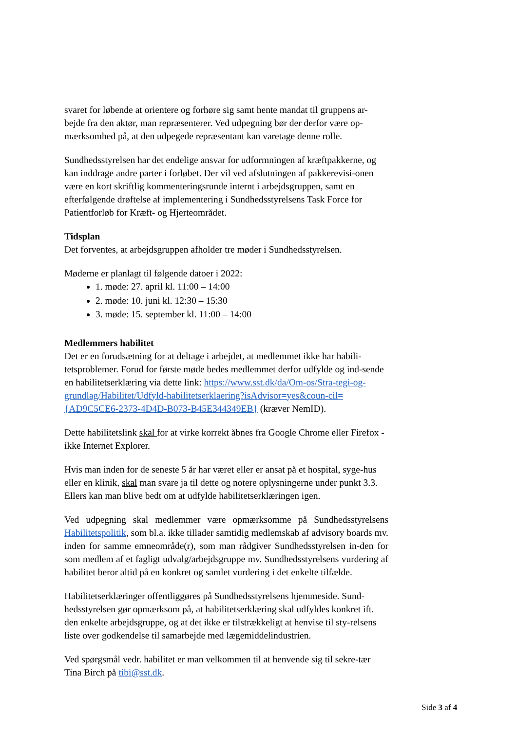svaret for løbende at orientere og forhøre sig samt hente mandat til gruppens ar-bejde fra den aktør, man repræsenterer. Ved udpegning bør der derfor være op-mærksomhed på, at den udpegede repræsentant kan varetage denne rolle.
Sundhedsstyrelsen har det endelige ansvar for udformningen af kræftpakkerne, og kan inddrage andre parter i forløbet. Der vil ved afslutningen af pakkerevisi-onen være en kort skriftlig kommenteringsrunde internt i arbejdsgruppen, samt en efterfølgende drøftelse af implementering i Sundhedsstyrelsens Task Force for Patientforløb for Kræft- og Hjerteområdet.
Tidsplan
Det forventes, at arbejdsgruppen afholder tre møder i Sundhedsstyrelsen.
Møderne er planlagt til følgende datoer i 2022:
1. møde: 27. april kl. 11:00 – 14:00
2. møde: 10. juni kl. 12:30 – 15:30
3. møde: 15. september kl. 11:00 – 14:00
Medlemmers habilitet
Det er en forudsætning for at deltage i arbejdet, at medlemmet ikke har habili-tetsproblemer. Forud for første møde bedes medlemmet derfor udfylde og ind-sende en habilitetserklæring via dette link: https://www.sst.dk/da/Om-os/Stra-tegi-og-grundlag/Habilitet/Udfyld-habilitetserklaering?isAdvisor=yes&coun-cil={AD9C5CE6-2373-4D4D-B073-B45E344349EB} (kræver NemID).
Dette habilitetslink skal for at virke korrekt åbnes fra Google Chrome eller Firefox - ikke Internet Explorer.
Hvis man inden for de seneste 5 år har været eller er ansat på et hospital, syge-hus eller en klinik, skal man svare ja til dette og notere oplysningerne under punkt 3.3. Ellers kan man blive bedt om at udfylde habilitetserklæringen igen.
Ved udpegning skal medlemmer være opmærksomme på Sundhedsstyrelsens Habilitetspolitik, som bl.a. ikke tillader samtidig medlemskab af advisory boards mv. inden for samme emneområde(r), som man rådgiver Sundhedsstyrelsen in-den for som medlem af et fagligt udvalg/arbejdsgruppe mv. Sundhedsstyrelsens vurdering af habilitet beror altid på en konkret og samlet vurdering i det enkelte tilfælde.
Habilitetserklæringer offentliggøres på Sundhedsstyrelsens hjemmeside. Sund-hedsstyrelsen gør opmærksom på, at habilitetserklæring skal udfyldes konkret ift. den enkelte arbejdsgruppe, og at det ikke er tilstrækkeligt at henvise til sty-relsens liste over godkendelse til samarbejde med lægemiddelindustrien.
Ved spørgsmål vedr. habilitet er man velkommen til at henvende sig til sekre-tær Tina Birch på tibi@sst.dk.
Side 3 af 4